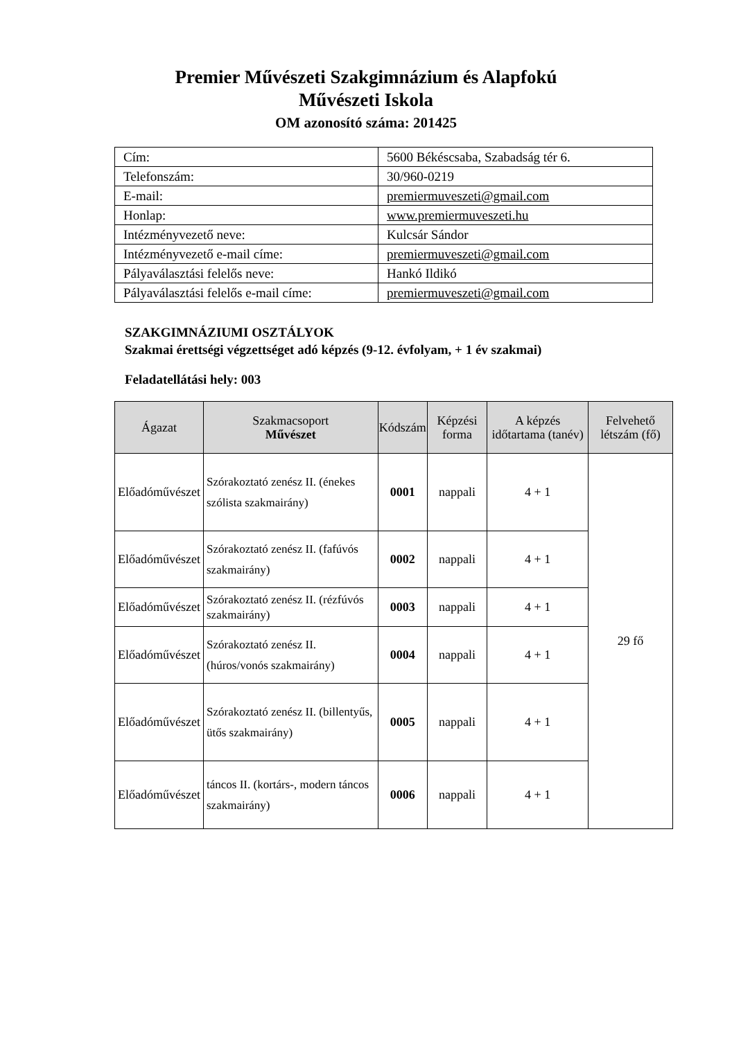Premier Művészeti Szakgimnázium és Alapfokú
Művészeti Iskola
OM azonosító száma: 201425
| Cím: | 5600 Békéscsaba, Szabadság tér 6. |
| Telefonszám: | 30/960-0219 |
| E-mail: | premiermuveszeti@gmail.com |
| Honlap: | www.premiermuveszeti.hu |
| Intézményvezető neve: | Kulcsár Sándor |
| Intézményvezető e-mail címe: | premiermuveszeti@gmail.com |
| Pályaválasztási felelős neve: | Hankó Ildikó |
| Pályaválasztási felelős e-mail címe: | premiermuveszeti@gmail.com |
SZAKGIMNÁZIUMI OSZTÁLYOK
Szakmai érettségi végzettséget adó képzés (9-12. évfolyam, + 1 év szakmai)
Feladatellátási hely: 003
| Ágazat | Szakmacsoport Művészet | Kódszám | Képzési forma | A képzés időtartama (tanév) | Felvehető létszám (fő) |
| --- | --- | --- | --- | --- | --- |
| Előadóművészet | Szórakoztató zenész II. (énekes szólista szakmairány) | 0001 | nappali | 4 + 1 | 29 fő |
| Előadóművészet | Szórakoztató zenész II. (fafúvós szakmairány) | 0002 | nappali | 4 + 1 | |
| Előadóművészet | Szórakoztató zenész II. (rézfúvós szakmairány) | 0003 | nappali | 4 + 1 | |
| Előadóművészet | Szórakoztató zenész II. (húros/vonós szakmairány) | 0004 | nappali | 4 + 1 | |
| Előadóművészet | Szórakoztató zenész II. (billentyűs, ütős szakmairány) | 0005 | nappali | 4 + 1 | |
| Előadóművészet | táncos II. (kortárs-, modern táncos szakmairány) | 0006 | nappali | 4 + 1 | |